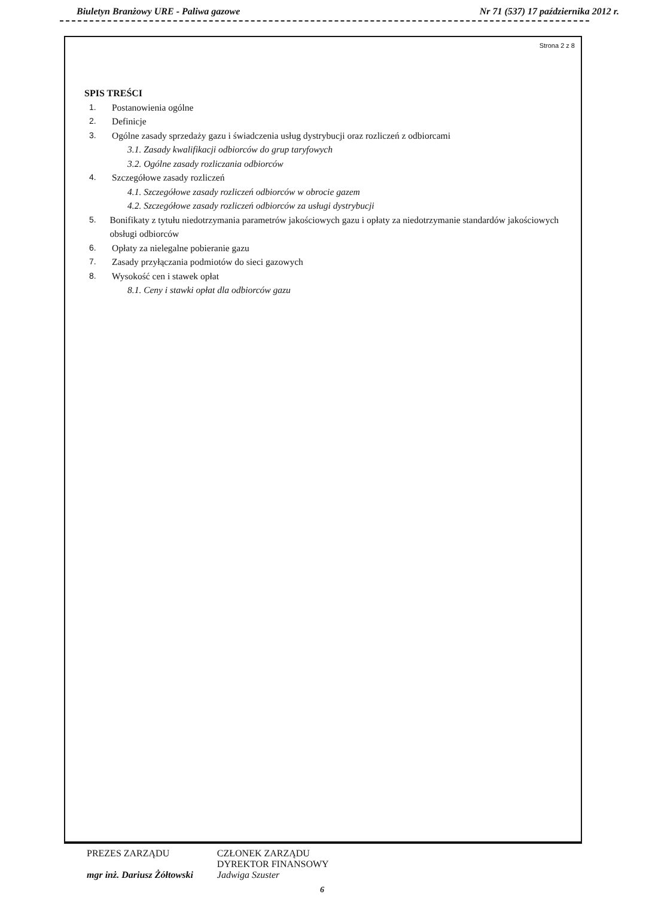Biuletyn Branżowy URE - Paliwa gazowe Nr 71 (537) 17 października 2012 r.
Strona 2 z 8
SPIS TREŚCI
1. Postanowienia ogólne
2. Definicje
3. Ogólne zasady sprzedaży gazu i świadczenia usług dystrybucji oraz rozliczeń z odbiorcami
3.1. Zasady kwalifikacji odbiorców do grup taryfowych
3.2. Ogólne zasady rozliczania odbiorców
4. Szczegółowe zasady rozliczeń
4.1. Szczegółowe zasady rozliczeń odbiorców w obrocie gazem
4.2. Szczegółowe zasady rozliczeń odbiorców za usługi dystrybucji
5. Bonifikaty z tytułu niedotrzymania parametrów jakościowych gazu i opłaty za niedotrzymanie standardów jakościowych obsługi odbiorców
6. Opłaty za nielegalne pobieranie gazu
7. Zasady przyłączania podmiotów do sieci gazowych
8. Wysokość cen i stawek opłat
8.1. Ceny i stawki opłat dla odbiorców gazu
PREZES ZARZĄDU
mgr inż. Dariusz Żółtowski
CZŁONEK ZARZĄDU
DYREKTOR FINANSOWY
Jadwiga Szuster
6